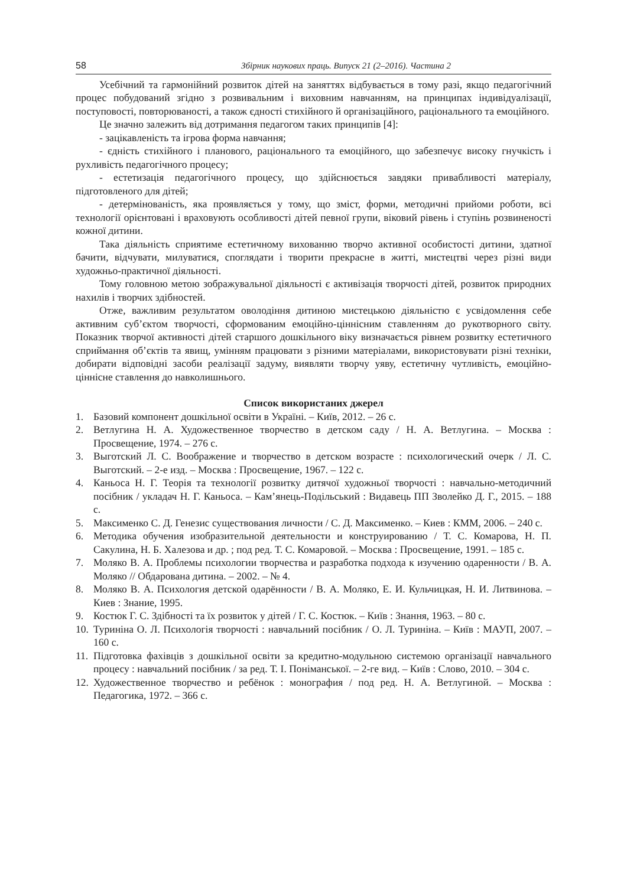58 Збірник наукових праць. Випуск 21 (2–2016). Частина 2
Усебічний та гармонійний розвиток дітей на заняттях відбувається в тому разі, якщо педагогічний процес побудований згідно з розвивальним і виховним навчанням, на принципах індивідуалізації, поступовості, повторюваності, а також єдності стихійного й організаційного, раціонального та емоційного.
Це значно залежить від дотримання педагогом таких принципів [4]:
- зацікавленість та ігрова форма навчання;
- єдність стихійного і планового, раціонального та емоційного, що забезпечує високу гнучкість і рухливість педагогічного процесу;
- естетизація педагогічного процесу, що здійснюється завдяки привабливості матеріалу, підготовленого для дітей;
- детермінованість, яка проявляється у тому, що зміст, форми, методичні прийоми роботи, всі технології орієнтовані і враховують особливості дітей певної групи, віковий рівень і ступінь розвиненості кожної дитини.
Така діяльність сприятиме естетичному вихованню творчо активної особистості дитини, здатної бачити, відчувати, милуватися, споглядати і творити прекрасне в житті, мистецтві через різні види художньо-практичної діяльності.
Тому головною метою зображувальної діяльності є активізація творчості дітей, розвиток природних нахилів і творчих здібностей.
Отже, важливим результатом оволодіння дитиною мистецькою діяльністю є усвідомлення себе активним суб’єктом творчості, сформованим емоційно-ціннісним ставленням до рукотворного світу. Показник творчої активності дітей старшого дошкільного віку визначається рівнем розвитку естетичного сприймання об’єктів та явищ, умінням працювати з різними матеріалами, використовувати різні техніки, добирати відповідні засоби реалізації задуму, виявляти творчу уяву, естетичну чутливість, емоційно-ціннісне ставлення до навколишнього.
Список використаних джерел
1. Базовий компонент дошкільної освіти в Україні. – Київ, 2012. – 26 с.
2. Ветлугина Н. А. Художественное творчество в детском саду / Н. А. Ветлугина. – Москва : Просвещение, 1974. – 276 с.
3. Выготский Л. С. Воображение и творчество в детском возрасте : психологический очерк / Л. С. Выготский. – 2-е изд. – Москва : Просвещение, 1967. – 122 с.
4. Каньоса Н. Г. Теорія та технології розвитку дитячої художньої творчості : навчально-методичний посібник / укладач Н. Г. Каньоса. – Кам’янець-Подільський : Видавець ПП Зволейко Д. Г., 2015. – 188 с.
5. Максименко С. Д. Генезис существования личности / С. Д. Максименко. – Киев : КММ, 2006. – 240 с.
6. Методика обучения изобразительной деятельности и конструированию / Т. С. Комарова, Н. П. Сакулина, Н. Б. Халезова и др. ; под ред. Т. С. Комаровой. – Москва : Просвещение, 1991. – 185 с.
7. Моляко В. А. Проблемы психологии творчества и разработка подхода к изучению одаренности / В. А. Моляко // Обдарована дитина. – 2002. – № 4.
8. Моляко В. А. Психология детской одарённости / В. А. Моляко, Е. И. Кульчицкая, Н. И. Литвинова. – Киев : Знание, 1995.
9. Костюк Г. С. Здібності та їх розвиток у дітей / Г. С. Костюк. – Київ : Знання, 1963. – 80 с.
10. Туриніна О. Л. Психологія творчості : навчальний посібник / О. Л. Туриніна. – Київ : МАУП, 2007. – 160 с.
11. Підготовка фахівців з дошкільної освіти за кредитно-модульною системою організації навчального процесу : навчальний посібник / за ред. Т. І. Поніманської. – 2-ге вид. – Київ : Слово, 2010. – 304 с.
12. Художественное творчество и ребёнок : монография / под ред. Н. А. Ветлугиной. – Москва : Педагогика, 1972. – 366 с.